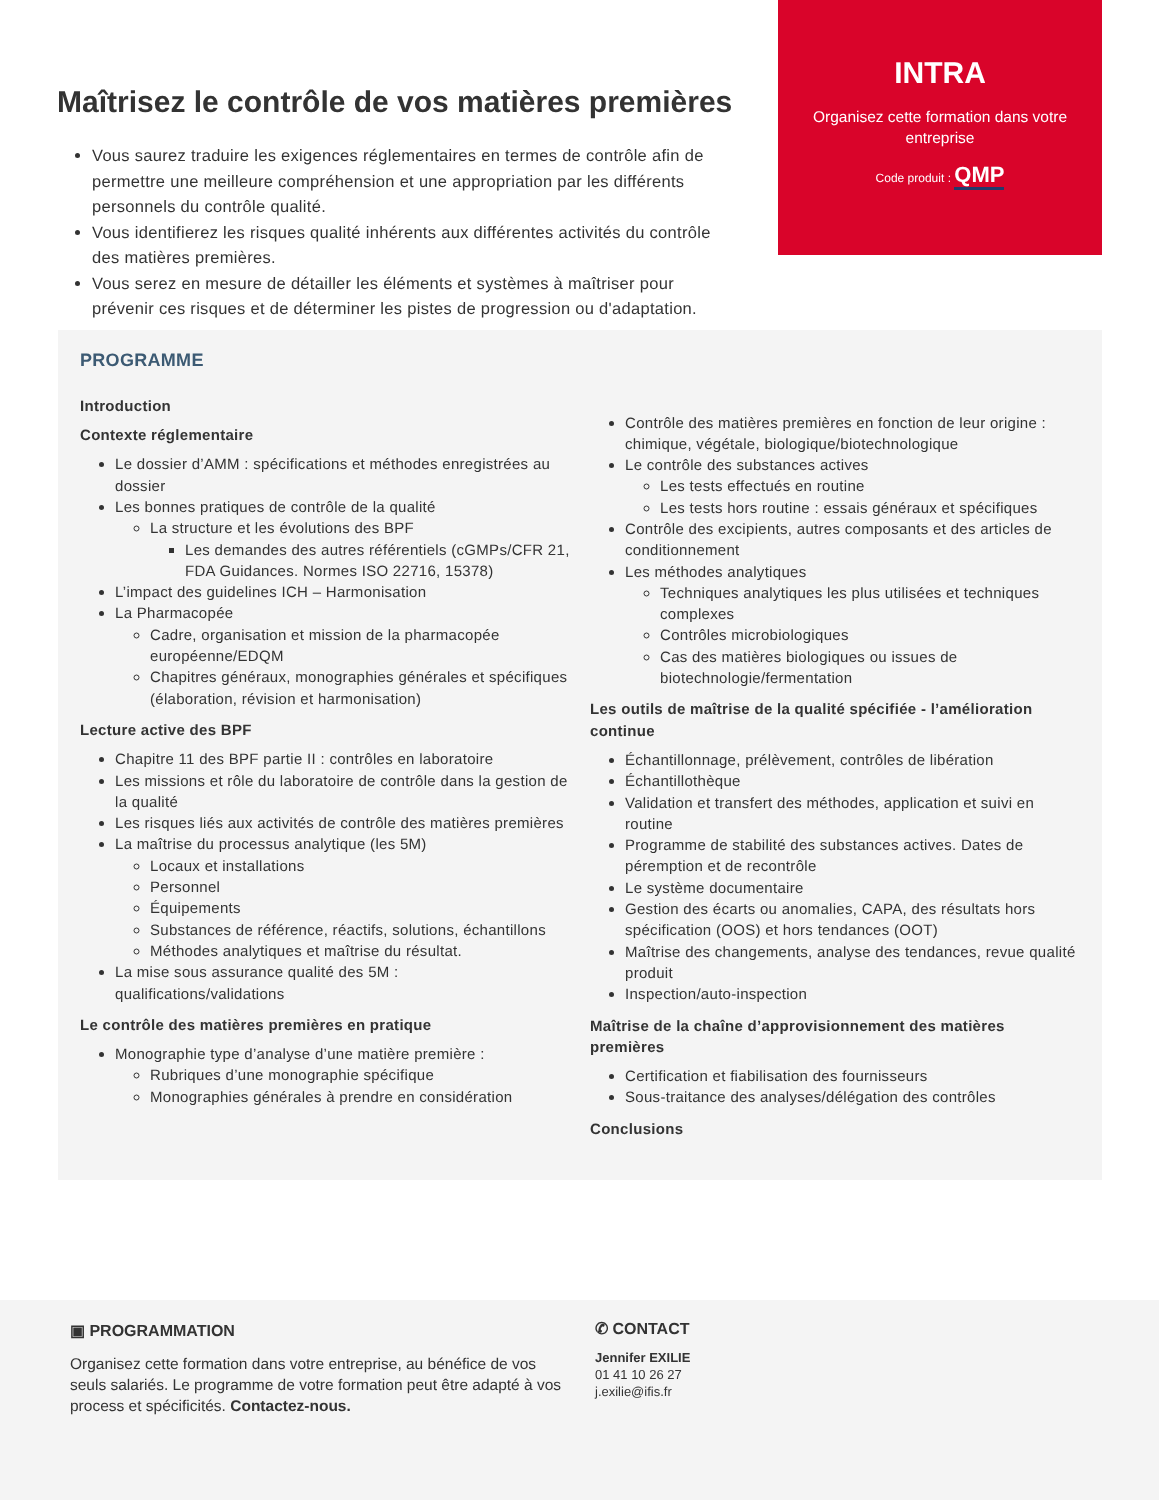Maîtrisez le contrôle de vos matières premières
Vous saurez traduire les exigences réglementaires en termes de contrôle afin de permettre une meilleure compréhension et une appropriation par les différents personnels du contrôle qualité.
Vous identifierez les risques qualité inhérents aux différentes activités du contrôle des matières premières.
Vous serez en mesure de détailler les éléments et systèmes à maîtriser pour prévenir ces risques et de déterminer les pistes de progression ou d'adaptation.
INTRA
Organisez cette formation dans votre entreprise
Code produit : QMP
PROGRAMME
Introduction
Contexte réglementaire
Le dossier d’AMM : spécifications et méthodes enregistrées au dossier
Les bonnes pratiques de contrôle de la qualité
La structure et les évolutions des BPF
Les demandes des autres référentiels (cGMPs/CFR 21, FDA Guidances. Normes ISO 22716, 15378)
L’impact des guidelines ICH – Harmonisation
La Pharmacopée
Cadre, organisation et mission de la pharmacopée européenne/EDQM
Chapitres généraux, monographies générales et spécifiques (élaboration, révision et harmonisation)
Lecture active des BPF
Chapitre 11 des BPF partie II : contrôles en laboratoire
Les missions et rôle du laboratoire de contrôle dans la gestion de la qualité
Les risques liés aux activités de contrôle des matières premières
La maîtrise du processus analytique (les 5M)
Locaux et installations
Personnel
Équipements
Substances de référence, réactifs, solutions, échantillons
Méthodes analytiques et maîtrise du résultat.
La mise sous assurance qualité des 5M : qualifications/validations
Le contrôle des matières premières en pratique
Monographie type d’analyse d’une matière première :
Rubriques d’une monographie spécifique
Monographies générales à prendre en considération
Contrôle des matières premières en fonction de leur origine : chimique, végétale, biologique/biotechnologique
Le contrôle des substances actives
Les tests effectués en routine
Les tests hors routine : essais généraux et spécifiques
Contrôle des excipients, autres composants et des articles de conditionnement
Les méthodes analytiques
Techniques analytiques les plus utilisées et techniques complexes
Contrôles microbiologiques
Cas des matières biologiques ou issues de biotechnologie/fermentation
Les outils de maîtrise de la qualité spécifiée - l’amélioration continue
Échantillonnage, prélèvement, contrôles de libération
Échantillothèque
Validation et transfert des méthodes, application et suivi en routine
Programme de stabilité des substances actives. Dates de péremption et de recontrôle
Le système documentaire
Gestion des écarts ou anomalies, CAPA, des résultats hors spécification (OOS) et hors tendances (OOT)
Maîtrise des changements, analyse des tendances, revue qualité produit
Inspection/auto-inspection
Maîtrise de la chaîne d’approvisionnement des matières premières
Certification et fiabilisation des fournisseurs
Sous-traitance des analyses/délégation des contrôles
Conclusions
▣ PROGRAMMATION
Organisez cette formation dans votre entreprise, au bénéfice de vos seuls salariés. Le programme de votre formation peut être adapté à vos process et spécificités. Contactez-nous.
✆ CONTACT
Jennifer EXILIE
01 41 10 26 27
j.exilie@ifis.fr